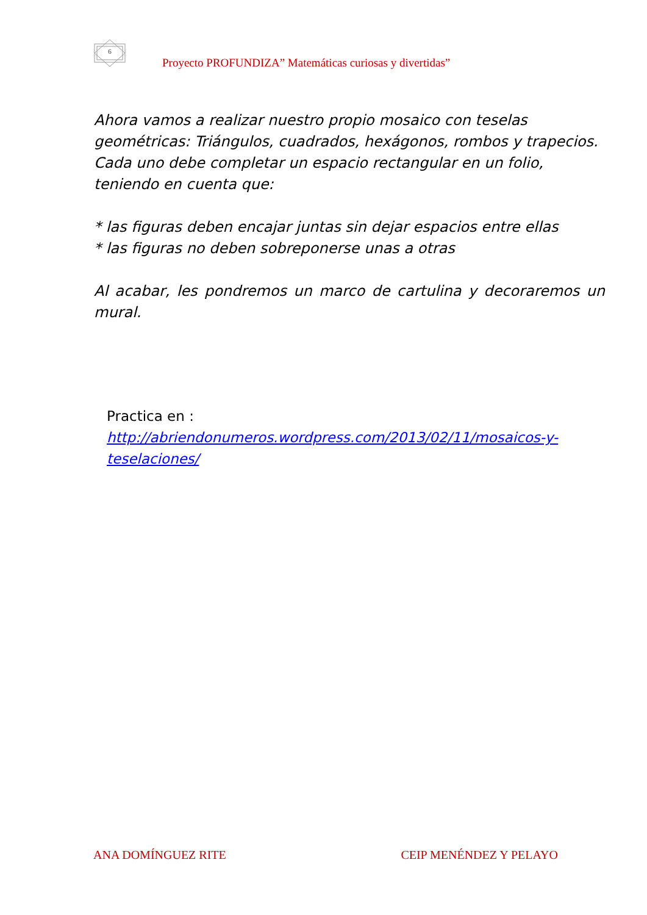6
Proyecto PROFUNDIZA” Matemáticas curiosas y divertidas”
Ahora vamos a realizar nuestro propio mosaico con teselas geométricas: Triángulos, cuadrados, hexágonos, rombos y trapecios.
Cada uno debe completar un espacio rectangular en un folio, teniendo en cuenta que:
* las figuras deben encajar juntas sin dejar espacios entre ellas
* las figuras no deben sobreponerse unas a otras
Al acabar, les pondremos un marco de cartulina y decoraremos un mural.
Practica en :
http://abriendonumeros.wordpress.com/2013/02/11/mosaicos-y-teselaciones/
ANA DOMÍNGUEZ RITE CEIP MENÉNDEZ Y PELAYO